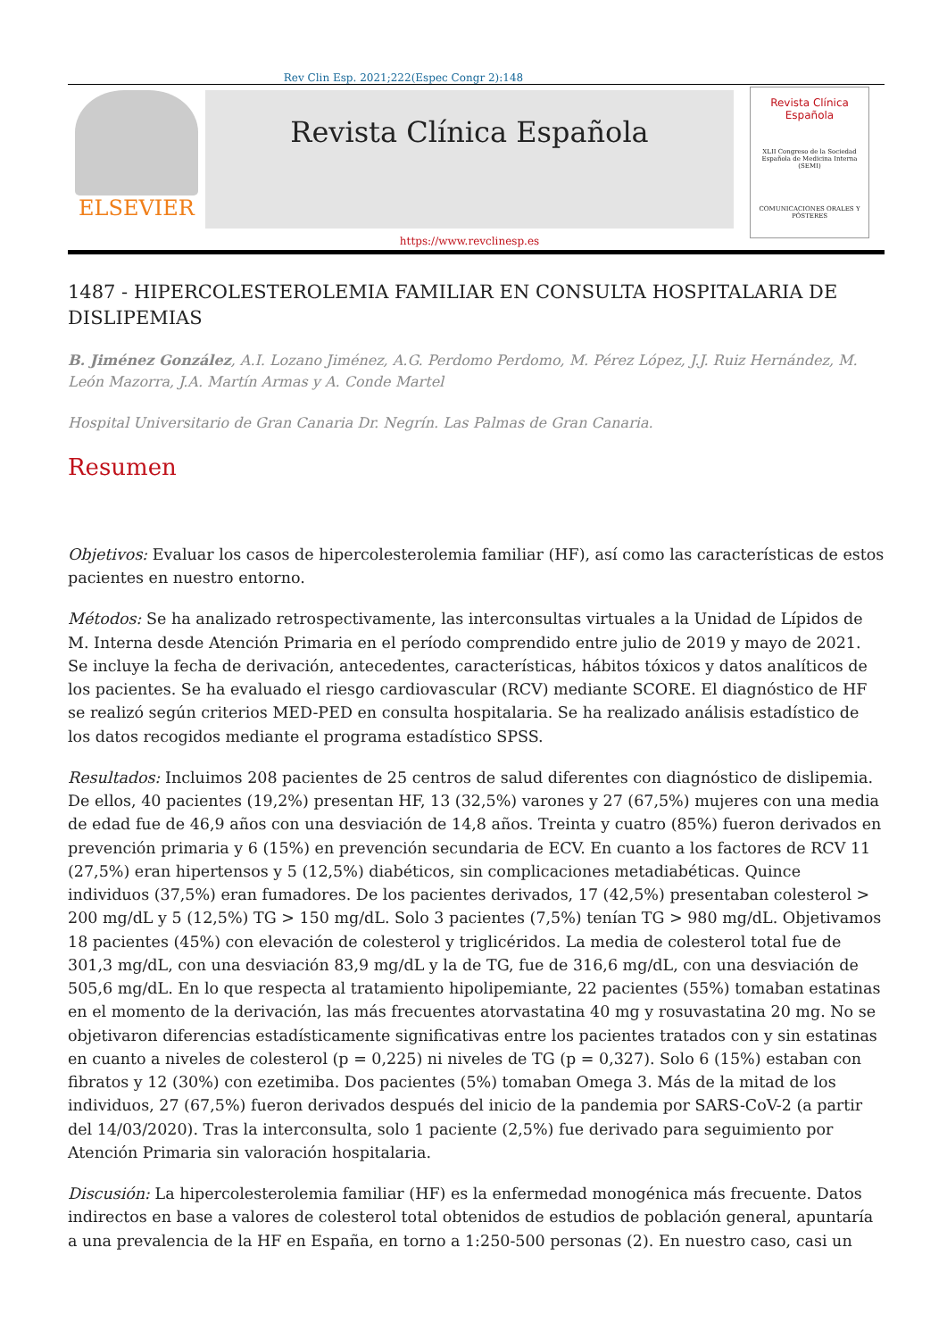Rev Clin Esp. 2021;222(Espec Congr 2):148
ELSEVIER
Revista Clínica Española
https://www.revclinesp.es
Revista Clínica Española
XLII Congreso de la Sociedad Española de Medicina Interna (SEMI)
COMUNICACIONES ORALES Y PÓSTERES
1487 - HIPERCOLESTEROLEMIA FAMILIAR EN CONSULTA HOSPITALARIA DE DISLIPEMIAS
B. Jiménez González, A.I. Lozano Jiménez, A.G. Perdomo Perdomo, M. Pérez López, J.J. Ruiz Hernández, M. León Mazorra, J.A. Martín Armas y A. Conde Martel
Hospital Universitario de Gran Canaria Dr. Negrín. Las Palmas de Gran Canaria.
Resumen
Objetivos: Evaluar los casos de hipercolesterolemia familiar (HF), así como las características de estos pacientes en nuestro entorno.
Métodos: Se ha analizado retrospectivamente, las interconsultas virtuales a la Unidad de Lípidos de M. Interna desde Atención Primaria en el período comprendido entre julio de 2019 y mayo de 2021. Se incluye la fecha de derivación, antecedentes, características, hábitos tóxicos y datos analíticos de los pacientes. Se ha evaluado el riesgo cardiovascular (RCV) mediante SCORE. El diagnóstico de HF se realizó según criterios MED-PED en consulta hospitalaria. Se ha realizado análisis estadístico de los datos recogidos mediante el programa estadístico SPSS.
Resultados: Incluimos 208 pacientes de 25 centros de salud diferentes con diagnóstico de dislipemia. De ellos, 40 pacientes (19,2%) presentan HF, 13 (32,5%) varones y 27 (67,5%) mujeres con una media de edad fue de 46,9 años con una desviación de 14,8 años. Treinta y cuatro (85%) fueron derivados en prevención primaria y 6 (15%) en prevención secundaria de ECV. En cuanto a los factores de RCV 11 (27,5%) eran hipertensos y 5 (12,5%) diabéticos, sin complicaciones metadiabéticas. Quince individuos (37,5%) eran fumadores. De los pacientes derivados, 17 (42,5%) presentaban colesterol > 200 mg/dL y 5 (12,5%) TG > 150 mg/dL. Solo 3 pacientes (7,5%) tenían TG > 980 mg/dL. Objetivamos 18 pacientes (45%) con elevación de colesterol y triglicéridos. La media de colesterol total fue de 301,3 mg/dL, con una desviación 83,9 mg/dL y la de TG, fue de 316,6 mg/dL, con una desviación de 505,6 mg/dL. En lo que respecta al tratamiento hipolipemiante, 22 pacientes (55%) tomaban estatinas en el momento de la derivación, las más frecuentes atorvastatina 40 mg y rosuvastatina 20 mg. No se objetivaron diferencias estadísticamente significativas entre los pacientes tratados con y sin estatinas en cuanto a niveles de colesterol (p = 0,225) ni niveles de TG (p = 0,327). Solo 6 (15%) estaban con fibratos y 12 (30%) con ezetimiba. Dos pacientes (5%) tomaban Omega 3. Más de la mitad de los individuos, 27 (67,5%) fueron derivados después del inicio de la pandemia por SARS-CoV-2 (a partir del 14/03/2020). Tras la interconsulta, solo 1 paciente (2,5%) fue derivado para seguimiento por Atención Primaria sin valoración hospitalaria.
Discusión: La hipercolesterolemia familiar (HF) es la enfermedad monogénica más frecuente. Datos indirectos en base a valores de colesterol total obtenidos de estudios de población general, apuntaría a una prevalencia de la HF en España, en torno a 1:250-500 personas (2). En nuestro caso, casi un